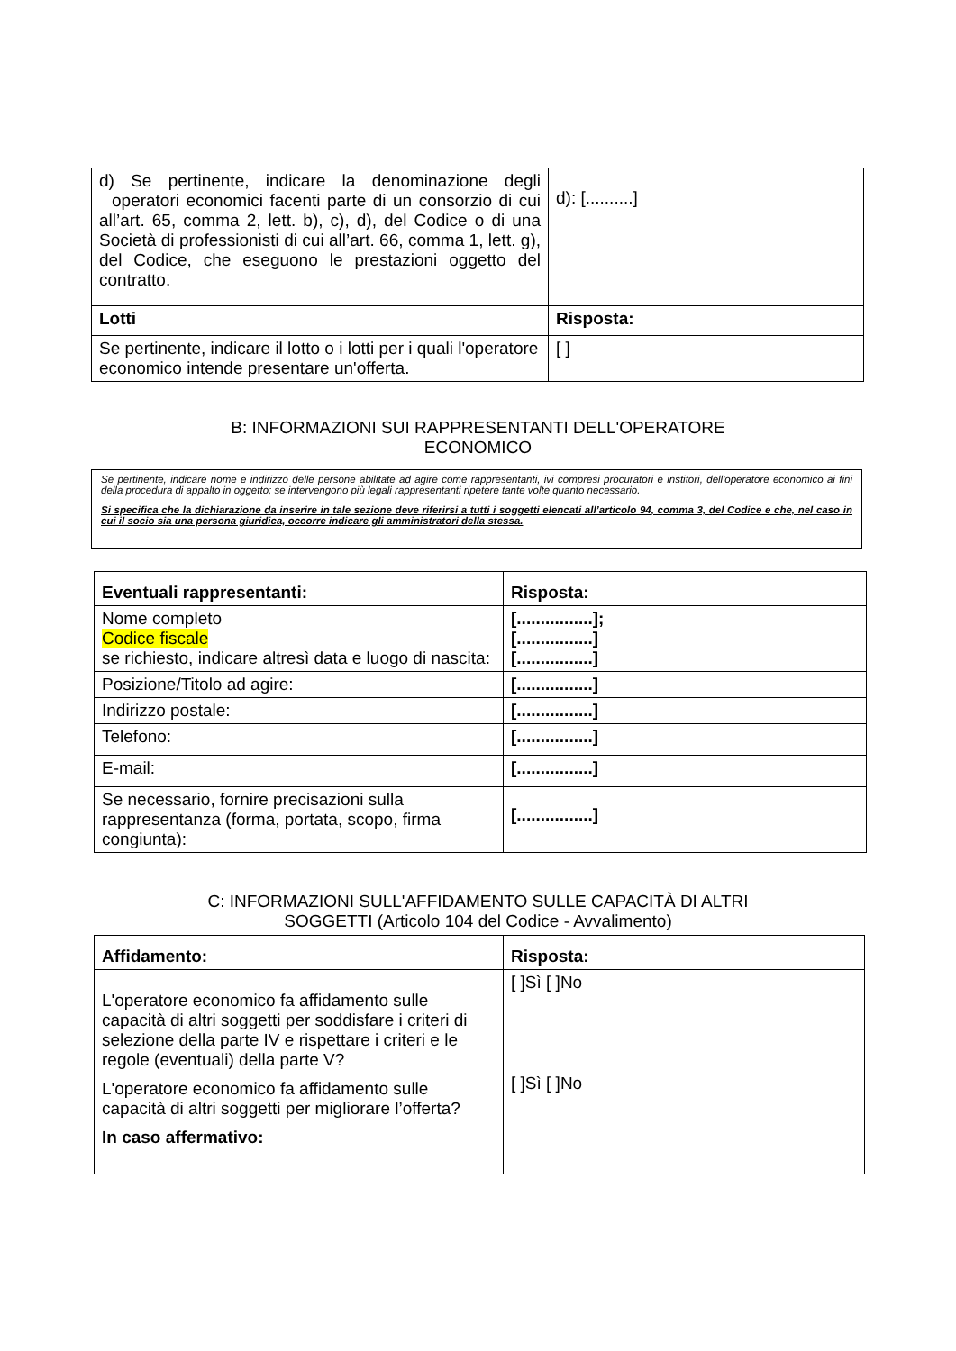| d) Se pertinente, indicare la denominazione degli operatori economici facenti parte di un consorzio di cui all’art. 65, comma 2, lett. b), c), d), del Codice o di una Società di professionisti di cui all’art. 66, comma 1, lett. g), del Codice, che eseguono le prestazioni oggetto del contratto. | d): [..........] |
| Lotti | Risposta: |
| Se pertinente, indicare il lotto o i lotti per i quali l'operatore economico intende presentare un'offerta. | [ ] |
B: INFORMAZIONI SUI RAPPRESENTANTI DELL'OPERATORE
ECONOMICO
Se pertinente, indicare nome e indirizzo delle persone abilitate ad agire come rappresentanti, ivi compresi procuratori e institori, dell'operatore economico ai fini della procedura di appalto in oggetto; se intervengono più legali rappresentanti ripetere tante volte quanto necessario.
Si specifica che la dichiarazione da inserire in tale sezione deve riferirsi a tutti i soggetti elencati all’articolo 94, comma 3, del Codice e che, nel caso in cui il socio sia una persona giuridica, occorre indicare gli amministratori della stessa.
| Eventuali rappresentanti: | Risposta: |
| --- | --- |
| Nome completo Codice fiscale se richiesto, indicare altresì data e luogo di nascita: | [................]; [................] [................] |
| Posizione/Titolo ad agire: | [................] |
| Indirizzo postale: | [................] |
| Telefono: | [................] |
| E-mail: | [................] |
| Se necessario, fornire precisazioni sulla rappresentanza (forma, portata, scopo, firma congiunta): | [................] |
C: INFORMAZIONI SULL'AFFIDAMENTO SULLE CAPACITÀ DI ALTRI
SOGGETTI (Articolo 104 del Codice - Avvalimento)
| Affidamento: | Risposta: |
| --- | --- |
| L'operatore economico fa affidamento sulle capacità di altri soggetti per soddisfare i criteri di selezione della parte IV e rispettare i criteri e le regole (eventuali) della parte V? L'operatore economico fa affidamento sulle capacità di altri soggetti per migliorare l’offerta? In caso affermativo: | [ ]Sì [ ]No [ ]Sì [ ]No |